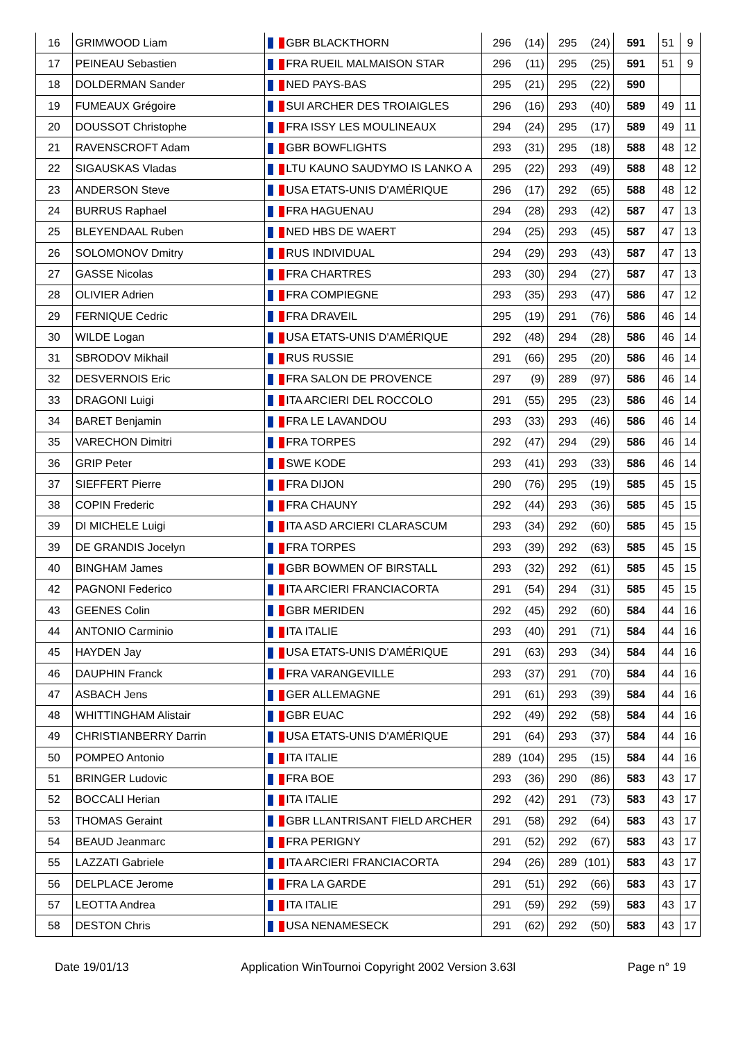| 16 | GRIMWOOD Liam | GBR BLACKTHORN | 296 | (14) | 295 | (24) | 591 | 51 | 9 |
| 17 | PEINEAU Sebastien | FRA RUEIL MALMAISON STAR | 296 | (11) | 295 | (25) | 591 | 51 | 9 |
| 18 | DOLDERMAN Sander | NED PAYS-BAS | 295 | (21) | 295 | (22) | 590 | | |
| 19 | FUMEAUX Grégoire | SUI ARCHER DES TROIAIGLES | 296 | (16) | 293 | (40) | 589 | 49 | 11 |
| 20 | DOUSSOT Christophe | FRA ISSY LES MOULINEAUX | 294 | (24) | 295 | (17) | 589 | 49 | 11 |
| 21 | RAVENSCROFT Adam | GBR BOWFLIGHTS | 293 | (31) | 295 | (18) | 588 | 48 | 12 |
| 22 | SIGAUSKAS Vladas | LTU KAUNO SAUDYMO IS LANKO A | 295 | (22) | 293 | (49) | 588 | 48 | 12 |
| 23 | ANDERSON Steve | USA ETATS-UNIS D'AMÉRIQUE | 296 | (17) | 292 | (65) | 588 | 48 | 12 |
| 24 | BURRUS Raphael | FRA HAGUENAU | 294 | (28) | 293 | (42) | 587 | 47 | 13 |
| 25 | BLEYENDAAL Ruben | NED HBS DE WAERT | 294 | (25) | 293 | (45) | 587 | 47 | 13 |
| 26 | SOLOMONOV Dmitry | RUS INDIVIDUAL | 294 | (29) | 293 | (43) | 587 | 47 | 13 |
| 27 | GASSE Nicolas | FRA CHARTRES | 293 | (30) | 294 | (27) | 587 | 47 | 13 |
| 28 | OLIVIER Adrien | FRA COMPIEGNE | 293 | (35) | 293 | (47) | 586 | 47 | 12 |
| 29 | FERNIQUE Cedric | FRA DRAVEIL | 295 | (19) | 291 | (76) | 586 | 46 | 14 |
| 30 | WILDE Logan | USA ETATS-UNIS D'AMÉRIQUE | 292 | (48) | 294 | (28) | 586 | 46 | 14 |
| 31 | SBRODOV Mikhail | RUS RUSSIE | 291 | (66) | 295 | (20) | 586 | 46 | 14 |
| 32 | DESVERNOIS Eric | FRA SALON DE PROVENCE | 297 | (9) | 289 | (97) | 586 | 46 | 14 |
| 33 | DRAGONI Luigi | ITA ARCIERI DEL ROCCOLO | 291 | (55) | 295 | (23) | 586 | 46 | 14 |
| 34 | BARET Benjamin | FRA LE LAVANDOU | 293 | (33) | 293 | (46) | 586 | 46 | 14 |
| 35 | VARECHON Dimitri | FRA TORPES | 292 | (47) | 294 | (29) | 586 | 46 | 14 |
| 36 | GRIP Peter | SWE KODE | 293 | (41) | 293 | (33) | 586 | 46 | 14 |
| 37 | SIEFFERT Pierre | FRA DIJON | 290 | (76) | 295 | (19) | 585 | 45 | 15 |
| 38 | COPIN Frederic | FRA CHAUNY | 292 | (44) | 293 | (36) | 585 | 45 | 15 |
| 39 | DI MICHELE Luigi | ITA ASD ARCIERI CLARASCUM | 293 | (34) | 292 | (60) | 585 | 45 | 15 |
| 39 | DE GRANDIS Jocelyn | FRA TORPES | 293 | (39) | 292 | (63) | 585 | 45 | 15 |
| 40 | BINGHAM James | GBR BOWMEN OF BIRSTALL | 293 | (32) | 292 | (61) | 585 | 45 | 15 |
| 42 | PAGNONI Federico | ITA ARCIERI FRANCIACORTA | 291 | (54) | 294 | (31) | 585 | 45 | 15 |
| 43 | GEENES Colin | GBR MERIDEN | 292 | (45) | 292 | (60) | 584 | 44 | 16 |
| 44 | ANTONIO Carminio | ITA ITALIE | 293 | (40) | 291 | (71) | 584 | 44 | 16 |
| 45 | HAYDEN Jay | USA ETATS-UNIS D'AMÉRIQUE | 291 | (63) | 293 | (34) | 584 | 44 | 16 |
| 46 | DAUPHIN Franck | FRA VARANGEVILLE | 293 | (37) | 291 | (70) | 584 | 44 | 16 |
| 47 | ASBACH Jens | GER ALLEMAGNE | 291 | (61) | 293 | (39) | 584 | 44 | 16 |
| 48 | WHITTINGHAM Alistair | GBR EUAC | 292 | (49) | 292 | (58) | 584 | 44 | 16 |
| 49 | CHRISTIANBERRY Darrin | USA ETATS-UNIS D'AMÉRIQUE | 291 | (64) | 293 | (37) | 584 | 44 | 16 |
| 50 | POMPEO Antonio | ITA ITALIE | 289 | (104) | 295 | (15) | 584 | 44 | 16 |
| 51 | BRINGER Ludovic | FRA BOE | 293 | (36) | 290 | (86) | 583 | 43 | 17 |
| 52 | BOCCALI Herian | ITA ITALIE | 292 | (42) | 291 | (73) | 583 | 43 | 17 |
| 53 | THOMAS Geraint | GBR LLANTRISANT FIELD ARCHER | 291 | (58) | 292 | (64) | 583 | 43 | 17 |
| 54 | BEAUD Jeanmarc | FRA PERIGNY | 291 | (52) | 292 | (67) | 583 | 43 | 17 |
| 55 | LAZZATI Gabriele | ITA ARCIERI FRANCIACORTA | 294 | (26) | 289 | (101) | 583 | 43 | 17 |
| 56 | DELPLACE Jerome | FRA LA GARDE | 291 | (51) | 292 | (66) | 583 | 43 | 17 |
| 57 | LEOTTA Andrea | ITA ITALIE | 291 | (59) | 292 | (59) | 583 | 43 | 17 |
| 58 | DESTON Chris | USA NENAMESECK | 291 | (62) | 292 | (50) | 583 | 43 | 17 |
Date 19/01/13 Application WinTournoi Copyright 2002 Version 3.63l Page n° 19